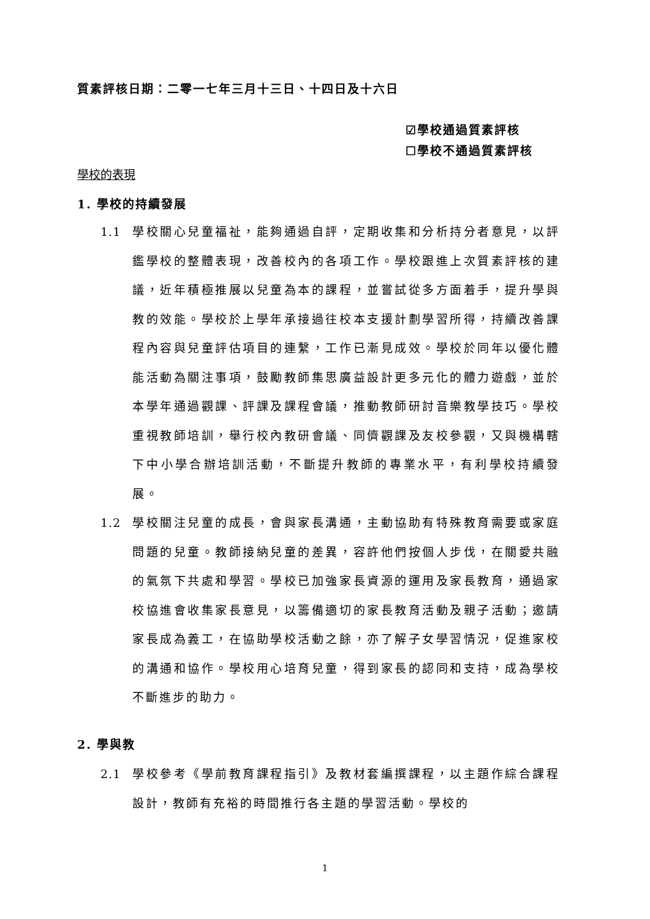質素評核日期：二零一七年三月十三日、十四日及十六日
☑學校通過質素評核
☐學校不通過質素評核
學校的表現
1. 學校的持續發展
1.1 學校關心兒童福祉，能夠通過自評，定期收集和分析持分者意見，以評鑑學校的整體表現，改善校內的各項工作。學校跟進上次質素評核的建議，近年積極推展以兒童為本的課程，並嘗試從多方面着手，提升學與教的效能。學校於上學年承接過往校本支援計劃學習所得，持續改善課程內容與兒童評估項目的連繫，工作已漸見成效。學校於同年以優化體能活動為關注事項，鼓勵教師集思廣益設計更多元化的體力遊戲，並於本學年通過觀課、評課及課程會議，推動教師研討音樂教學技巧。學校重視教師培訓，舉行校內教研會議、同儕觀課及友校參觀，又與機構轄下中小學合辦培訓活動，不斷提升教師的專業水平，有利學校持續發展。
1.2 學校關注兒童的成長，會與家長溝通，主動協助有特殊教育需要或家庭問題的兒童。教師接納兒童的差異，容許他們按個人步伐，在關愛共融的氣氛下共處和學習。學校已加強家長資源的運用及家長教育，通過家校協進會收集家長意見，以籌備適切的家長教育活動及親子活動；邀請家長成為義工，在協助學校活動之餘，亦了解子女學習情況，促進家校的溝通和協作。學校用心培育兒童，得到家長的認同和支持，成為學校不斷進步的助力。
2. 學與教
2.1 學校參考《學前教育課程指引》及教材套編撰課程，以主題作綜合課程設計，教師有充裕的時間推行各主題的學習活動。學校的
1